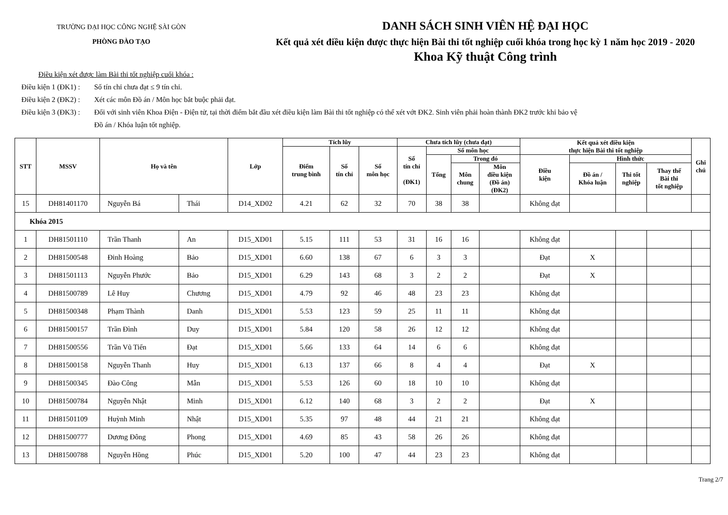TRƯỜNG ĐẠI HỌC CÔNG NGHỆ SÀI GÒN
PHÒNG ĐÀO TẠO
DANH SÁCH SINH VIÊN HỆ ĐẠI HỌC
Kết quả xét điều kiện được thực hiện Bài thi tốt nghiệp cuối khóa trong học kỳ 1 năm học 2019 - 2020
Khoa Kỹ thuật Công trình
Điều kiện xét được làm Bài thi tốt nghiệp cuối khóa :
Điều kiện 1 (ĐK1) : Số tín chỉ chưa đạt ≤ 9 tín chỉ.
Điều kiện 2 (ĐK2) : Xét các môn Đồ án / Môn học bắt buộc phải đạt.
Điều kiện 3 (ĐK3) : Đối với sinh viên Khoa Điện - Điện tử, tại thời điểm bắt đầu xét điều kiện làm Bài thi tốt nghiệp có thể xét vớt ĐK2. Sinh viên phải hoàn thành ĐK2 trước khi bảo vệ
Đồ án / Khóa luận tốt nghiệp.
| STT | MSSV | Họ và tên | | Lớp | Tích lũy | | | Chưa tích lũy (chưa đạt) | | | | Kết quả xét điều kiện thực hiện Bài thi tốt nghiệp | | | | Ghi chú |
| --- | --- | --- | --- | --- | --- | --- | --- | --- | --- | --- | --- | --- | --- | --- | --- | --- |
| | | | | | Điểm trung bình | Số tín chỉ | Số môn học | Số tín chỉ (ĐK1) | Số môn học | | | | | | | |
| | | | | | | | | | Tổng | Trong đó | | Điều kiện | Hình thức | | | |
| | | | | | | | | | | Môn chung | Môn điều kiện (Đồ án) (ĐK2) | | Đồ án / Khóa luận | Thi tốt nghiệp | Thay thế Bài thi tốt nghiệp | |
| 15 | DH81401170 | Nguyễn Bá | Thái | D14_XD02 | 4.21 | 62 | 32 | 70 | 38 | 38 | | Không đạt | | | | |
| Khóa 2015 | | | | | | | | | | | | | | | | |
| 1 | DH81501110 | Trần Thanh | An | D15_XD01 | 5.15 | 111 | 53 | 31 | 16 | 16 | | Không đạt | | | | |
| 2 | DH81500548 | Đinh Hoàng | Bảo | D15_XD01 | 6.60 | 138 | 67 | 6 | 3 | 3 | | Đạt | X | | | |
| 3 | DH81501113 | Nguyễn Phước | Bảo | D15_XD01 | 6.29 | 143 | 68 | 3 | 2 | 2 | | Đạt | X | | | |
| 4 | DH81500789 | Lê Huy | Chương | D15_XD01 | 4.79 | 92 | 46 | 48 | 23 | 23 | | Không đạt | | | | |
| 5 | DH81500348 | Phạm Thành | Danh | D15_XD01 | 5.53 | 123 | 59 | 25 | 11 | 11 | | Không đạt | | | | |
| 6 | DH81500157 | Trần Đình | Duy | D15_XD01 | 5.84 | 120 | 58 | 26 | 12 | 12 | | Không đạt | | | | |
| 7 | DH81500556 | Trần Vũ Tiến | Đạt | D15_XD01 | 5.66 | 133 | 64 | 14 | 6 | 6 | | Không đạt | | | | |
| 8 | DH81500158 | Nguyễn Thanh | Huy | D15_XD01 | 6.13 | 137 | 66 | 8 | 4 | 4 | | Đạt | X | | | |
| 9 | DH81500345 | Đào Công | Mẫn | D15_XD01 | 5.53 | 126 | 60 | 18 | 10 | 10 | | Không đạt | | | | |
| 10 | DH81500784 | Nguyễn Nhật | Minh | D15_XD01 | 6.12 | 140 | 68 | 3 | 2 | 2 | | Đạt | X | | | |
| 11 | DH81501109 | Huỳnh Minh | Nhật | D15_XD01 | 5.35 | 97 | 48 | 44 | 21 | 21 | | Không đạt | | | | |
| 12 | DH81500777 | Dương Đông | Phong | D15_XD01 | 4.69 | 85 | 43 | 58 | 26 | 26 | | Không đạt | | | | |
| 13 | DH81500788 | Nguyễn Hồng | Phúc | D15_XD01 | 5.20 | 100 | 47 | 44 | 23 | 23 | | Không đạt | | | | |
Trang 2/7